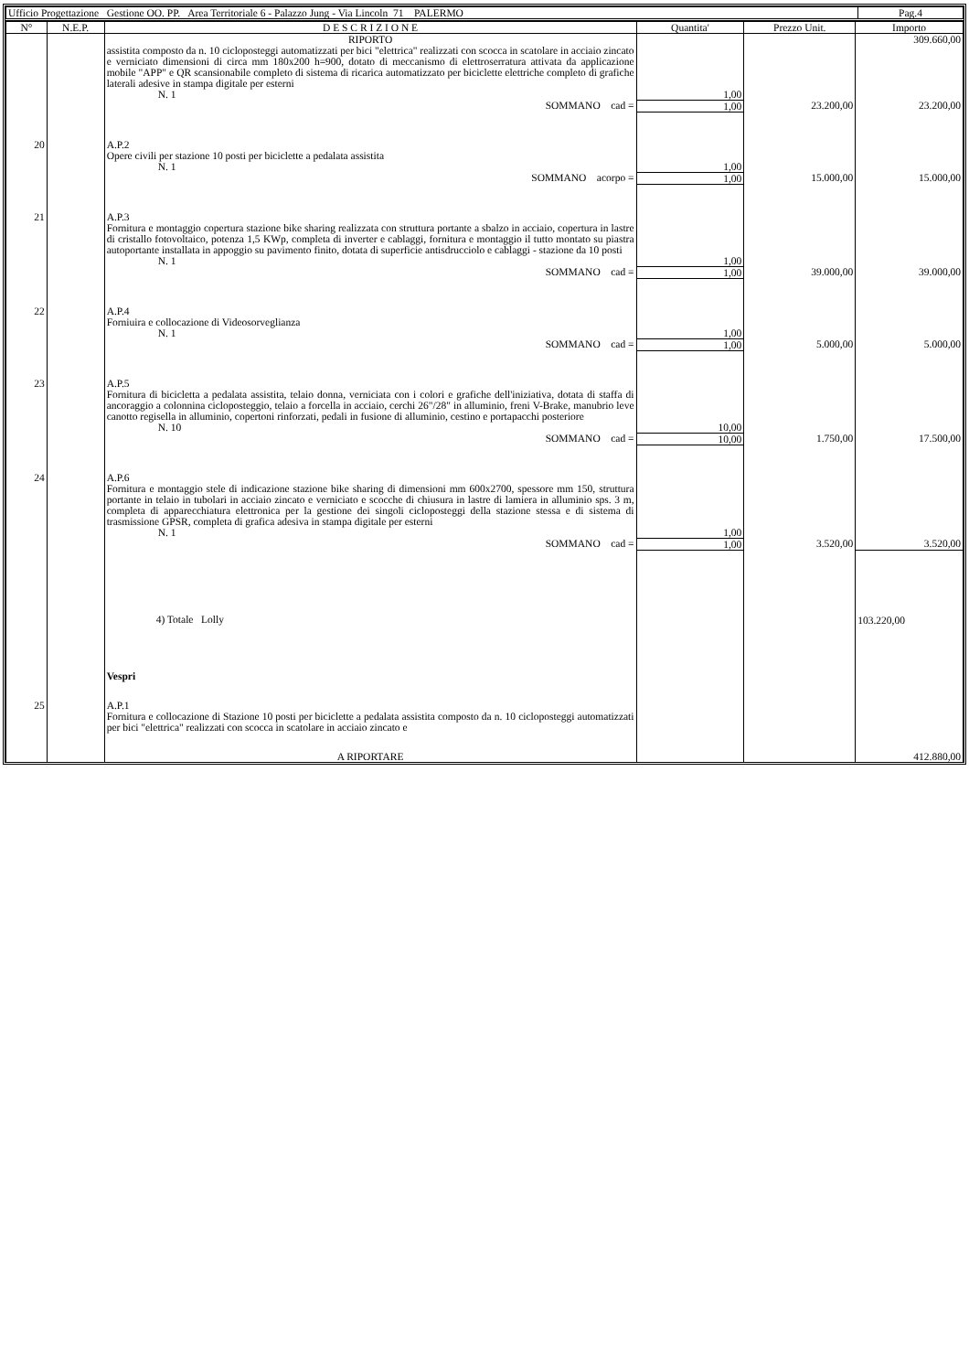| Ufficio Progettazione Gestione OO. PP. Area Territoriale 6 - Palazzo Jung - Via Lincoln 71 PALERMO | Pag.4 |
| N° | N.E.P. | D E S C R I Z I O N E | Quantita' | Prezzo Unit. | Importo |
| --- | --- | --- | --- | --- | --- |
| | | RIPORTO | | | 309.660,00 |
| | | assistita composto da n. 10 cicloposteggi automatizzati per bici "elettrica" realizzati con scocca in scatolare in acciaio zincato e verniciato dimensioni di circa mm 180x200 h=900, dotato di meccanismo di elettroserratura attivata da applicazione mobile "APP" e QR scansionabile completo di sistema di ricarica automatizzato per biciclette elettriche completo di grafiche laterali adesive in stampa digitale per esterni N. 1 | 1,00 | | |
| | | SOMMANO cad = | 1,00 | 23.200,00 | 23.200,00 |
| 20 | | A.P.2 Opere civili per stazione 10 posti per biciclette a pedalata assistita N. 1 | 1,00 | | |
| | | SOMMANO acorpo = | 1,00 | 15.000,00 | 15.000,00 |
| 21 | | A.P.3 Fornitura e montaggio copertura stazione bike sharing realizzata con struttura portante a sbalzo in acciaio, copertura in lastre di cristallo fotovoltaico, potenza 1,5 KWp, completa di inverter e cablaggi, fornitura e montaggio il tutto montato su piastra autoportante installata in appoggio su pavimento finito, dotata di superficie antisdrucciolo e cablaggi - stazione da 10 posti N. 1 | 1,00 | | |
| | | SOMMANO cad = | 1,00 | 39.000,00 | 39.000,00 |
| 22 | | A.P.4 Forniuira e collocazione di Videosorveglianza N. 1 | 1,00 | | |
| | | SOMMANO cad = | 1,00 | 5.000,00 | 5.000,00 |
| 23 | | A.P.5 Fornitura di bicicletta a pedalata assistita, telaio donna, verniciata con i colori e grafiche dell'iniziativa, dotata di staffa di ancoraggio a colonnina cicloposteggio, telaio a forcella in acciaio, cerchi 26"/28" in alluminio, freni V-Brake, manubrio leve canotto regisella in alluminio, copertoni rinforzati, pedali in fusione di alluminio, cestino e portapacchi posteriore N. 10 | 10,00 | | |
| | | SOMMANO cad = | 10,00 | 1.750,00 | 17.500,00 |
| 24 | | A.P.6 Fornitura e montaggio stele di indicazione stazione bike sharing di dimensioni mm 600x2700, spessore mm 150, struttura portante in telaio in tubolari in acciaio zincato e verniciato e scocche di chiusura in lastre di lamiera in alluminio sps. 3 m, completa di apparecchiatura elettronica per la gestione dei singoli cicloposteggi della stazione stessa e di sistema di trasmissione GPSR, completa di grafica adesiva in stampa digitale per esterni N. 1 | 1,00 | | |
| | | SOMMANO cad = | 1,00 | 3.520,00 | 3.520,00 |
| | | 4) Totale Lolly | | | 103.220,00 |
| | | Vespri | | | |
| 25 | | A.P.1 Fornitura e collocazione di Stazione 10 posti per biciclette a pedalata assistita composto da n. 10 cicloposteggi automatizzati per bici "elettrica" realizzati con scocca in scatolare in acciaio zincato e | | | |
| | | A RIPORTARE | | | 412.880,00 |